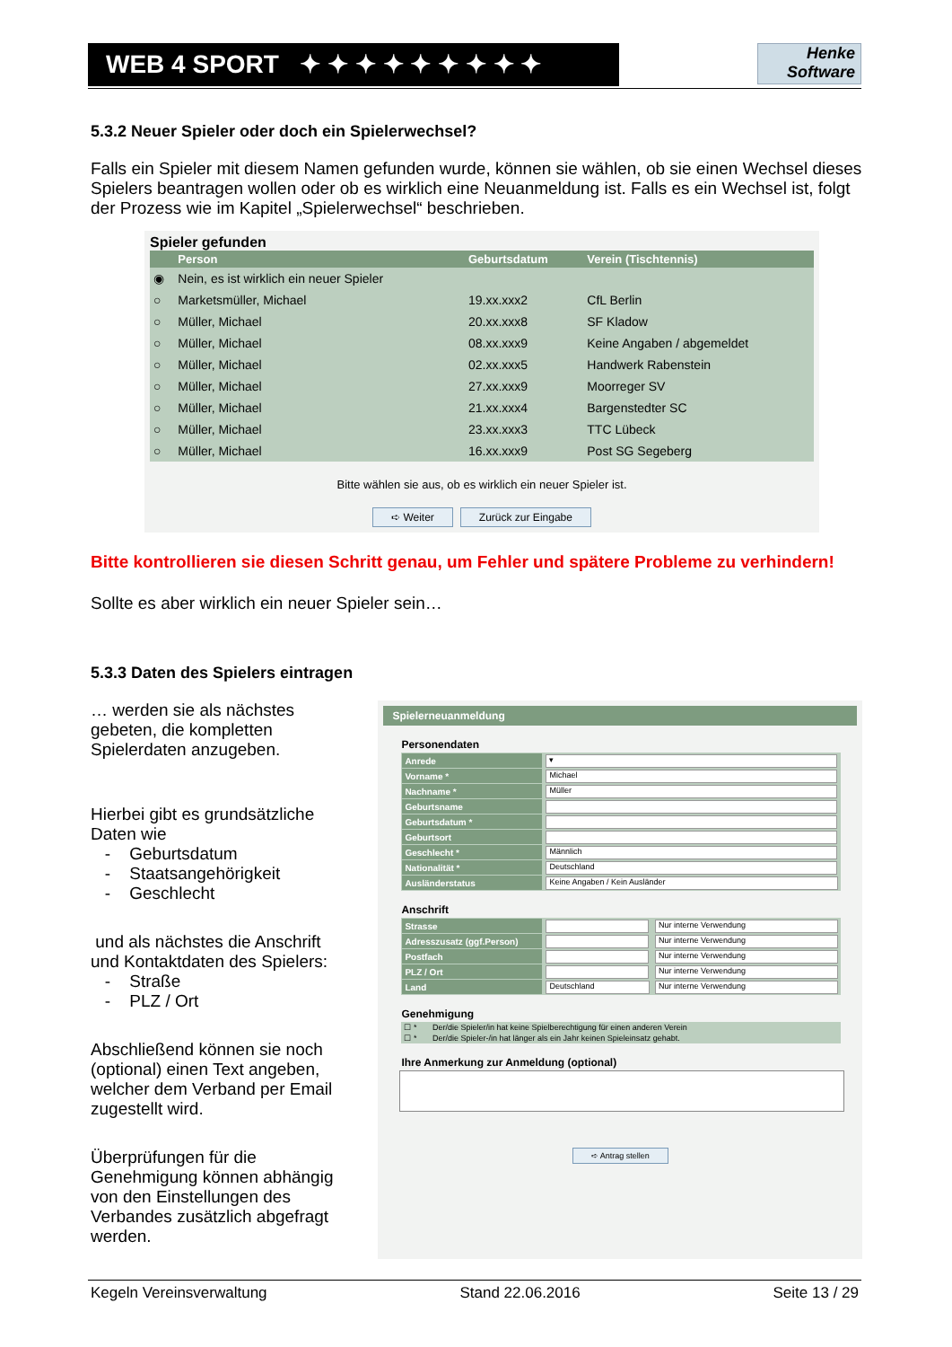WEB 4 SPORT ✦ ✦ ✦ ✦ ✦ ✦ ✦ ✦ ✦
Henke
Software
5.3.2 Neuer Spieler oder doch ein Spielerwechsel?
Falls ein Spieler mit diesem Namen gefunden wurde, können sie wählen, ob sie einen Wechsel dieses Spielers beantragen wollen oder ob es wirklich eine Neuanmeldung ist. Falls es ein Wechsel ist, folgt der Prozess wie im Kapitel „Spielerwechsel“ beschrieben.
Spieler gefunden
| | Person | Geburtsdatum | Verein (Tischtennis) |
| --- | --- | --- | --- |
| ◉ | Nein, es ist wirklich ein neuer Spieler | | |
| ○ | Marketsmüller, Michael | 19.xx.xxx2 | CfL Berlin |
| ○ | Müller, Michael | 20.xx.xxx8 | SF Kladow |
| ○ | Müller, Michael | 08.xx.xxx9 | Keine Angaben / abgemeldet |
| ○ | Müller, Michael | 02.xx.xxx5 | Handwerk Rabenstein |
| ○ | Müller, Michael | 27.xx.xxx9 | Moorreger SV |
| ○ | Müller, Michael | 21.xx.xxx4 | Bargenstedter SC |
| ○ | Müller, Michael | 23.xx.xxx3 | TTC Lübeck |
| ○ | Müller, Michael | 16.xx.xxx9 | Post SG Segeberg |
Bitte wählen sie aus, ob es wirklich ein neuer Spieler ist.
➪ Weiter Zurück zur Eingabe
Bitte kontrollieren sie diesen Schritt genau, um Fehler und spätere Probleme zu verhindern!
Sollte es aber wirklich ein neuer Spieler sein…
5.3.3 Daten des Spielers eintragen
… werden sie als nächstes gebeten, die kompletten Spielerdaten anzugeben.
Hierbei gibt es grundsätzliche Daten wie
- Geburtsdatum
- Staatsangehörigkeit
- Geschlecht
und als nächstes die Anschrift und Kontaktdaten des Spielers:
- Straße
- PLZ / Ort
Abschließend können sie noch (optional) einen Text angeben, welcher dem Verband per Email zugestellt wird.
Überprüfungen für die Genehmigung können abhängig von den Einstellungen des Verbandes zusätzlich abgefragt werden.
Spielerneuanmeldung
Personendaten
| Anrede | ▾ |
| Vorname * | Michael |
| Nachname * | Müller |
| Geburtsname | |
| Geburtsdatum * | |
| Geburtsort | |
| Geschlecht * | Männlich |
| Nationalität * | Deutschland |
| Ausländerstatus | Keine Angaben / Kein Ausländer |
Anschrift
| Strasse | | Nur interne Verwendung |
| Adresszusatz (ggf.Person) | | Nur interne Verwendung |
| Postfach | | Nur interne Verwendung |
| PLZ / Ort | | Nur interne Verwendung |
| Land | Deutschland | Nur interne Verwendung |
Genehmigung
| ☐ * | Der/die Spieler/in hat keine Spielberechtigung für einen anderen Verein |
| ☐ * | Der/die Spieler-/in hat länger als ein Jahr keinen Spieleinsatz gehabt. |
Ihre Anmerkung zur Anmeldung (optional)
➪ Antrag stellen
Kegeln Vereinsverwaltung Stand 22.06.2016 Seite 13 / 29